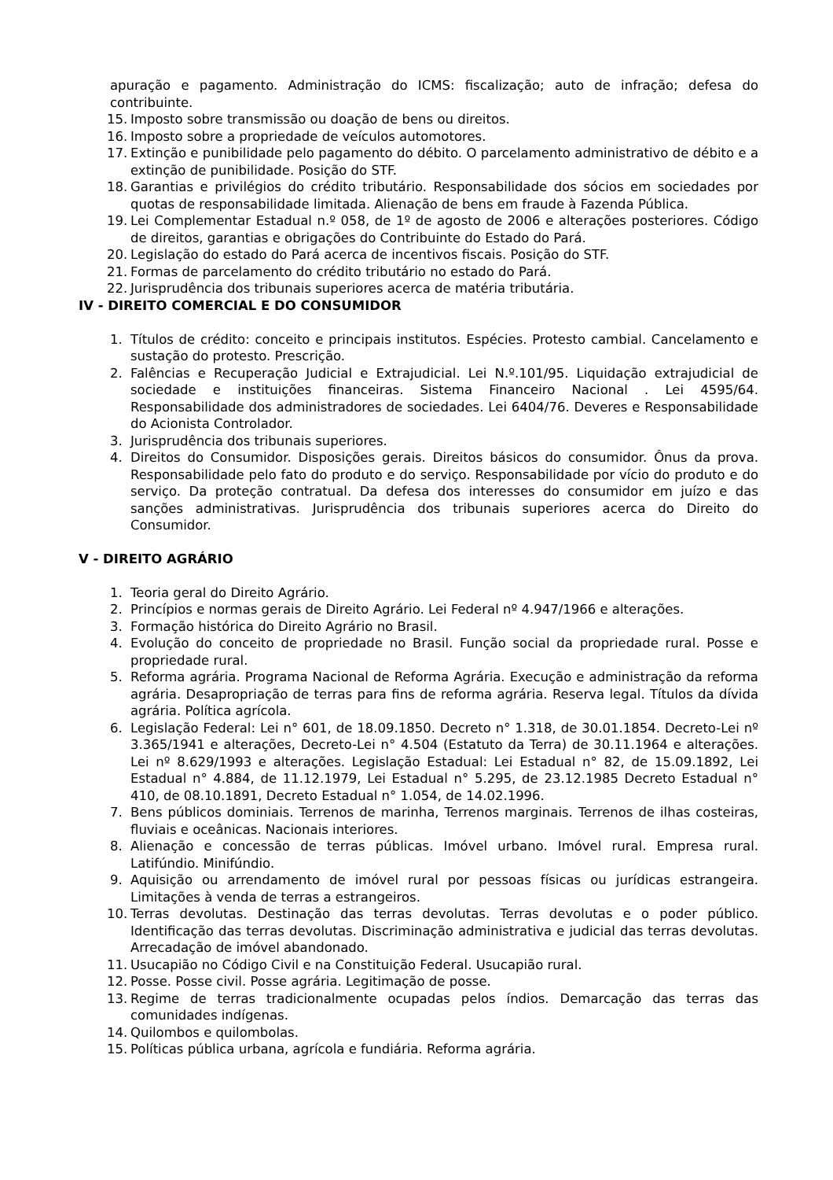apuração e pagamento. Administração do ICMS: fiscalização; auto de infração; defesa do contribuinte.
15. Imposto sobre transmissão ou doação de bens ou direitos.
16. Imposto sobre a propriedade de veículos automotores.
17. Extinção e punibilidade pelo pagamento do débito. O parcelamento administrativo de débito e a extinção de punibilidade. Posição do STF.
18. Garantias e privilégios do crédito tributário. Responsabilidade dos sócios em sociedades por quotas de responsabilidade limitada. Alienação de bens em fraude à Fazenda Pública.
19. Lei Complementar Estadual n.º 058, de 1º de agosto de 2006 e alterações posteriores. Código de direitos, garantias e obrigações do Contribuinte do Estado do Pará.
20. Legislação do estado do Pará acerca de incentivos fiscais. Posição do STF.
21. Formas de parcelamento do crédito tributário no estado do Pará.
22. Jurisprudência dos tribunais superiores acerca de matéria tributária.
IV - DIREITO COMERCIAL E DO CONSUMIDOR
1. Títulos de crédito: conceito e principais institutos. Espécies. Protesto cambial. Cancelamento e sustação do protesto. Prescrição.
2. Falências e Recuperação Judicial e Extrajudicial. Lei N.º.101/95. Liquidação extrajudicial de sociedade e instituições financeiras. Sistema Financeiro Nacional . Lei 4595/64. Responsabilidade dos administradores de sociedades. Lei 6404/76. Deveres e Responsabilidade do Acionista Controlador.
3. Jurisprudência dos tribunais superiores.
4. Direitos do Consumidor. Disposições gerais. Direitos básicos do consumidor. Ônus da prova. Responsabilidade pelo fato do produto e do serviço. Responsabilidade por vício do produto e do serviço. Da proteção contratual. Da defesa dos interesses do consumidor em juízo e das sanções administrativas. Jurisprudência dos tribunais superiores acerca do Direito do Consumidor.
V - DIREITO AGRÁRIO
1. Teoria geral do Direito Agrário.
2. Princípios e normas gerais de Direito Agrário. Lei Federal nº 4.947/1966 e alterações.
3. Formação histórica do Direito Agrário no Brasil.
4. Evolução do conceito de propriedade no Brasil. Função social da propriedade rural. Posse e propriedade rural.
5. Reforma agrária. Programa Nacional de Reforma Agrária. Execução e administração da reforma agrária. Desapropriação de terras para fins de reforma agrária. Reserva legal. Títulos da dívida agrária. Política agrícola.
6. Legislação Federal: Lei n° 601, de 18.09.1850. Decreto n° 1.318, de 30.01.1854. Decreto-Lei nº 3.365/1941 e alterações, Decreto-Lei n° 4.504 (Estatuto da Terra) de 30.11.1964 e alterações. Lei nº 8.629/1993 e alterações. Legislação Estadual: Lei Estadual n° 82, de 15.09.1892, Lei Estadual n° 4.884, de 11.12.1979, Lei Estadual n° 5.295, de 23.12.1985 Decreto Estadual n° 410, de 08.10.1891, Decreto Estadual n° 1.054, de 14.02.1996.
7. Bens públicos dominiais. Terrenos de marinha, Terrenos marginais. Terrenos de ilhas costeiras, fluviais e oceânicas. Nacionais interiores.
8. Alienação e concessão de terras públicas. Imóvel urbano. Imóvel rural. Empresa rural. Latifúndio. Minifúndio.
9. Aquisição ou arrendamento de imóvel rural por pessoas físicas ou jurídicas estrangeira. Limitações à venda de terras a estrangeiros.
10. Terras devolutas. Destinação das terras devolutas. Terras devolutas e o poder público. Identificação das terras devolutas. Discriminação administrativa e judicial das terras devolutas. Arrecadação de imóvel abandonado.
11. Usucapião no Código Civil e na Constituição Federal. Usucapião rural.
12. Posse. Posse civil. Posse agrária. Legitimação de posse.
13. Regime de terras tradicionalmente ocupadas pelos índios. Demarcação das terras das comunidades indígenas.
14. Quilombos e quilombolas.
15. Políticas pública urbana, agrícola e fundiária. Reforma agrária.